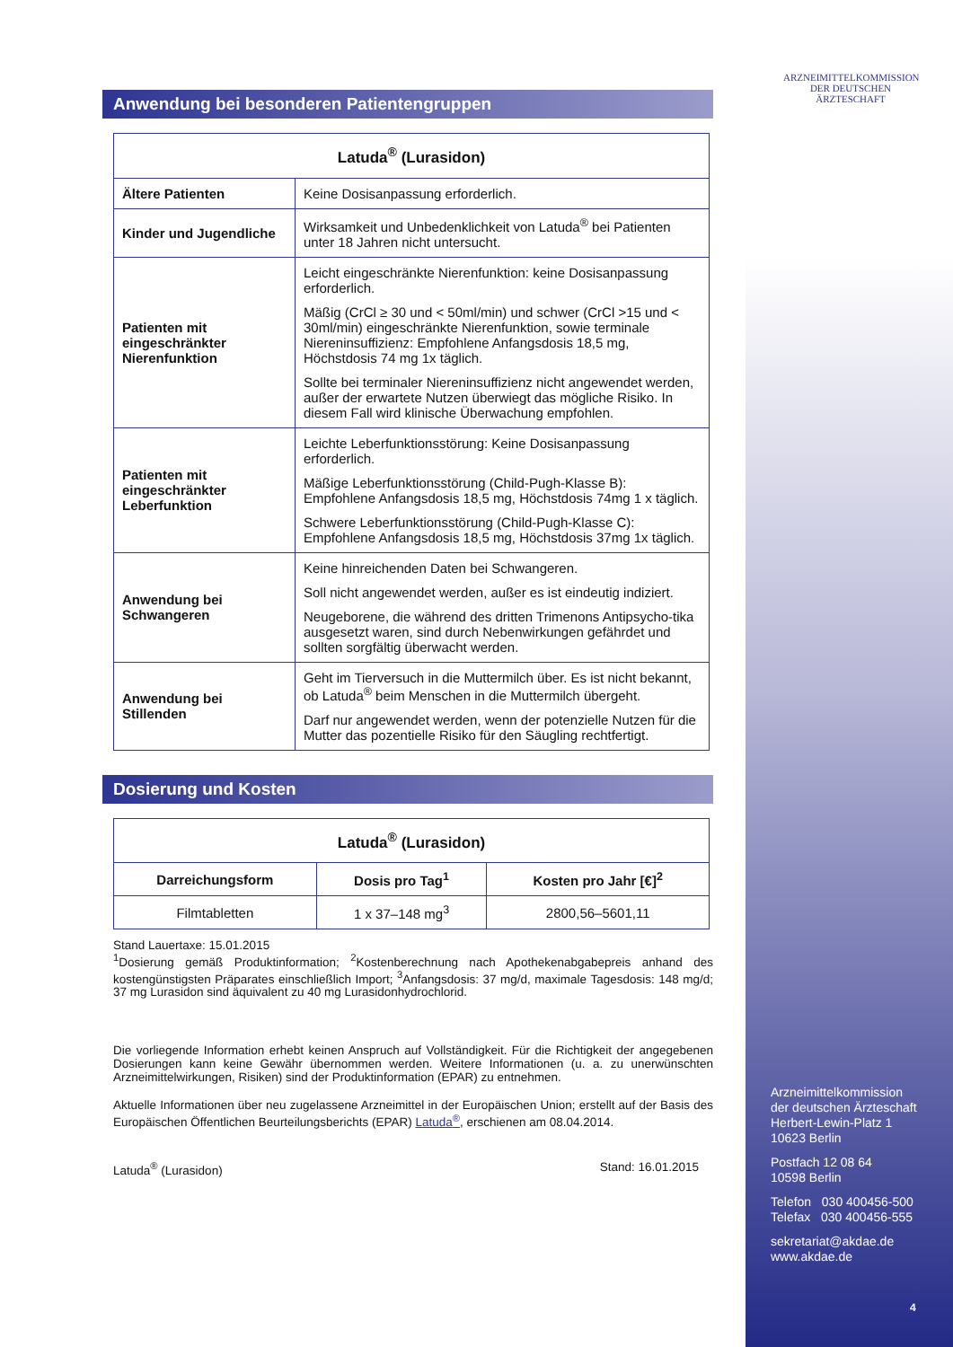ARZNEIMITTELKOMMISSION DER DEUTSCHEN ÄRZTESCHAFT
Anwendung bei besonderen Patientengruppen
| Latuda<sup>®</sup> (Lurasidon) | |
| --- | --- |
| Ältere Patienten | Keine Dosisanpassung erforderlich. |
| Kinder und Jugendliche | Wirksamkeit und Unbedenklichkeit von Latuda<sup>®</sup> bei Patienten unter 18 Jahren nicht untersucht. |
| Patienten mit eingeschränkter Nierenfunktion | Leicht eingeschränkte Nierenfunktion: keine Dosisanpassung erforderlich. Mäßig (CrCl ≥ 30 und < 50ml/min) und schwer (CrCl >15 und < 30ml/min) eingeschränkte Nierenfunktion, sowie terminale Niereninsuffizienz: Empfohlene Anfangsdosis 18,5 mg, Höchstdosis 74 mg 1x täglich. Sollte bei terminaler Niereninsuffizienz nicht angewendet werden, außer der erwartete Nutzen überwiegt das mögliche Risiko. In diesem Fall wird klinische Überwachung empfohlen. |
| Patienten mit eingeschränkter Leberfunktion | Leichte Leberfunktionsstörung: Keine Dosisanpassung erforderlich. Mäßige Leberfunktionsstörung (Child-Pugh-Klasse B): Empfohlene Anfangsdosis 18,5 mg, Höchstdosis 74mg 1 x täglich. Schwere Leberfunktionsstörung (Child-Pugh-Klasse C): Empfohlene Anfangsdosis 18,5 mg, Höchstdosis 37mg 1x täglich. |
| Anwendung bei Schwangeren | Keine hinreichenden Daten bei Schwangeren. Soll nicht angewendet werden, außer es ist eindeutig indiziert. Neugeborene, die während des dritten Trimenons Antipsycho-tika ausgesetzt waren, sind durch Nebenwirkungen gefährdet und sollten sorgfältig überwacht werden. |
| Anwendung bei Stillenden | Geht im Tierversuch in die Muttermilch über. Es ist nicht bekannt, ob Latuda<sup>®</sup> beim Menschen in die Muttermilch übergeht. Darf nur angewendet werden, wenn der potenzielle Nutzen für die Mutter das pozentielle Risiko für den Säugling rechtfertigt. |
Dosierung und Kosten
| Latuda<sup>®</sup> (Lurasidon) | | |
| --- | --- | --- |
| Darreichungsform | Dosis pro Tag<sup>1</sup> | Kosten pro Jahr [€]<sup>2</sup> |
| Filmtabletten | 1 x 37–148 mg<sup>3</sup> | 2800,56–5601,11 |
Stand Lauertaxe: 15.01.2015
<sup>1</sup> Dosierung gemäß Produktinformation; <sup>2</sup>Kostenberechnung nach Apothekenabgabepreis anhand des kostengünstigsten Präparates einschließlich Import; <sup>3</sup>Anfangsdosis: 37 mg/d, maximale Tagesdosis: 148 mg/d; 37 mg Lurasidon sind äquivalent zu 40 mg Lurasidonhydrochlorid.
Die vorliegende Information erhebt keinen Anspruch auf Vollständigkeit. Für die Richtigkeit der angegebenen Dosierungen kann keine Gewähr übernommen werden. Weitere Informationen (u. a. zu unerwünschten Arzneimittelwirkungen, Risiken) sind der Produktinformation (EPAR) zu entnehmen.
Aktuelle Informationen über neu zugelassene Arzneimittel in der Europäischen Union; erstellt auf der Basis des Europäischen Öffentlichen Beurteilungsberichts (EPAR) Latuda<sup>®</sup>, erschienen am 08.04.2014.
Latuda<sup>®</sup> (Lurasidon) Stand: 16.01.2015
Arzneimittelkommission
der deutschen Ärzteschaft
Herbert-Lewin-Platz 1
10623 Berlin
Postfach 12 08 64
10598 Berlin
Telefon 030 400456-500
Telefax 030 400456-555
sekretariat@akdae.de
www.akdae.de
4